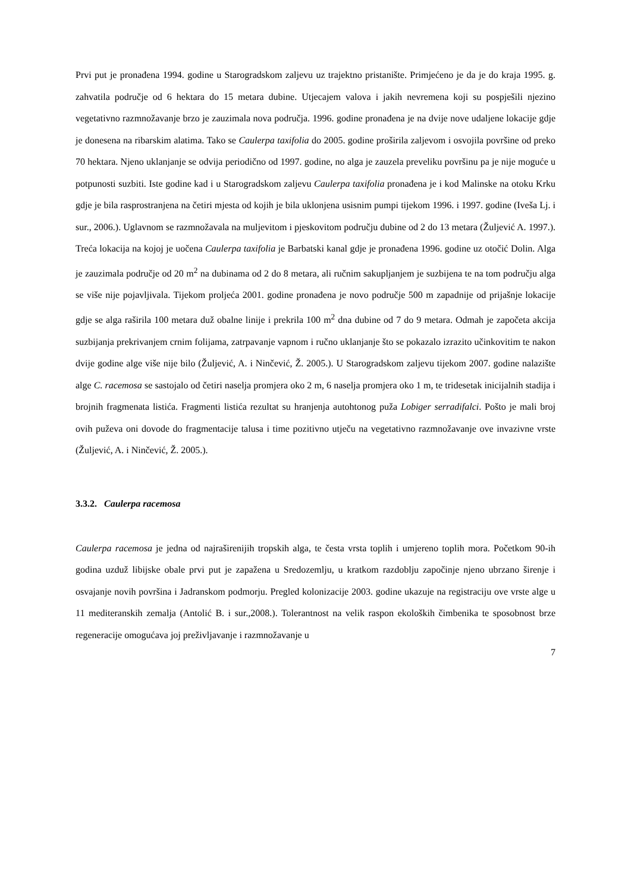Prvi put je pronađena 1994. godine u Starogradskom zaljevu uz trajektno pristanište. Primjećeno je da je do kraja 1995. g. zahvatila područje od 6 hektara do 15 metara dubine. Utjecajem valova i jakih nevremena koji su pospješili njezino vegetativno razmnožavanje brzo je zauzimala nova područja. 1996. godine pronađena je na dvije nove udaljene lokacije gdje je donesena na ribarskim alatima. Tako se Caulerpa taxifolia do 2005. godine proširila zaljevom i osvojila površine od preko 70 hektara. Njeno uklanjanje se odvija periodično od 1997. godine, no alga je zauzela preveliku površinu pa je nije moguće u potpunosti suzbiti. Iste godine kad i u Starogradskom zaljevu Caulerpa taxifolia pronađena je i kod Malinske na otoku Krku gdje je bila rasprostranjena na četiri mjesta od kojih je bila uklonjena usisnim pumpi tijekom 1996. i 1997. godine (Iveša Lj. i sur., 2006.). Uglavnom se razmnožavala na muljevitom i pjeskovitom području dubine od 2 do 13 metara (Žuljević A. 1997.). Treća lokacija na kojoj je uočena Caulerpa taxifolia je Barbatski kanal gdje je pronađena 1996. godine uz otočić Dolin. Alga je zauzimala područje od 20 m<sup>2</sup> na dubinama od 2 do 8 metara, ali ručnim sakupljanjem je suzbijena te na tom području alga se više nije pojavljivala. Tijekom proljeća 2001. godine pronađena je novo područje 500 m zapadnije od prijašnje lokacije gdje se alga raširila 100 metara duž obalne linije i prekrila 100 m<sup>2</sup> dna dubine od 7 do 9 metara. Odmah je započeta akcija suzbijanja prekrivanjem crnim folijama, zatrpavanje vapnom i ručno uklanjanje što se pokazalo izrazito učinkovitim te nakon dvije godine alge više nije bilo (Žuljević, A. i Ninčević, Ž. 2005.). U Starogradskom zaljevu tijekom 2007. godine nalazište alge C. racemosa se sastojalo od četiri naselja promjera oko 2 m, 6 naselja promjera oko 1 m, te tridesetak inicijalnih stadija i brojnih fragmenata listića. Fragmenti listića rezultat su hranjenja autohtonog puža Lobiger serradifalci. Pošto je mali broj ovih puževa oni dovode do fragmentacije talusa i time pozitivno utječu na vegetativno razmnožavanje ove invazivne vrste (Žuljević, A. i Ninčević, Ž. 2005.).
3.3.2. Caulerpa racemosa
Caulerpa racemosa je jedna od najraširenijih tropskih alga, te česta vrsta toplih i umjereno toplih mora. Početkom 90-ih godina uzduž libijske obale prvi put je zapažena u Sredozemlju, u kratkom razdoblju započinje njeno ubrzano širenje i osvajanje novih površina i Jadranskom podmorju. Pregled kolonizacije 2003. godine ukazuje na registraciju ove vrste alge u 11 mediteranskih zemalja (Antolić B. i sur.,2008.). Tolerantnost na velik raspon ekoloških čimbenika te sposobnost brze regeneracije omogućava joj preživljavanje i razmnožavanje u
7